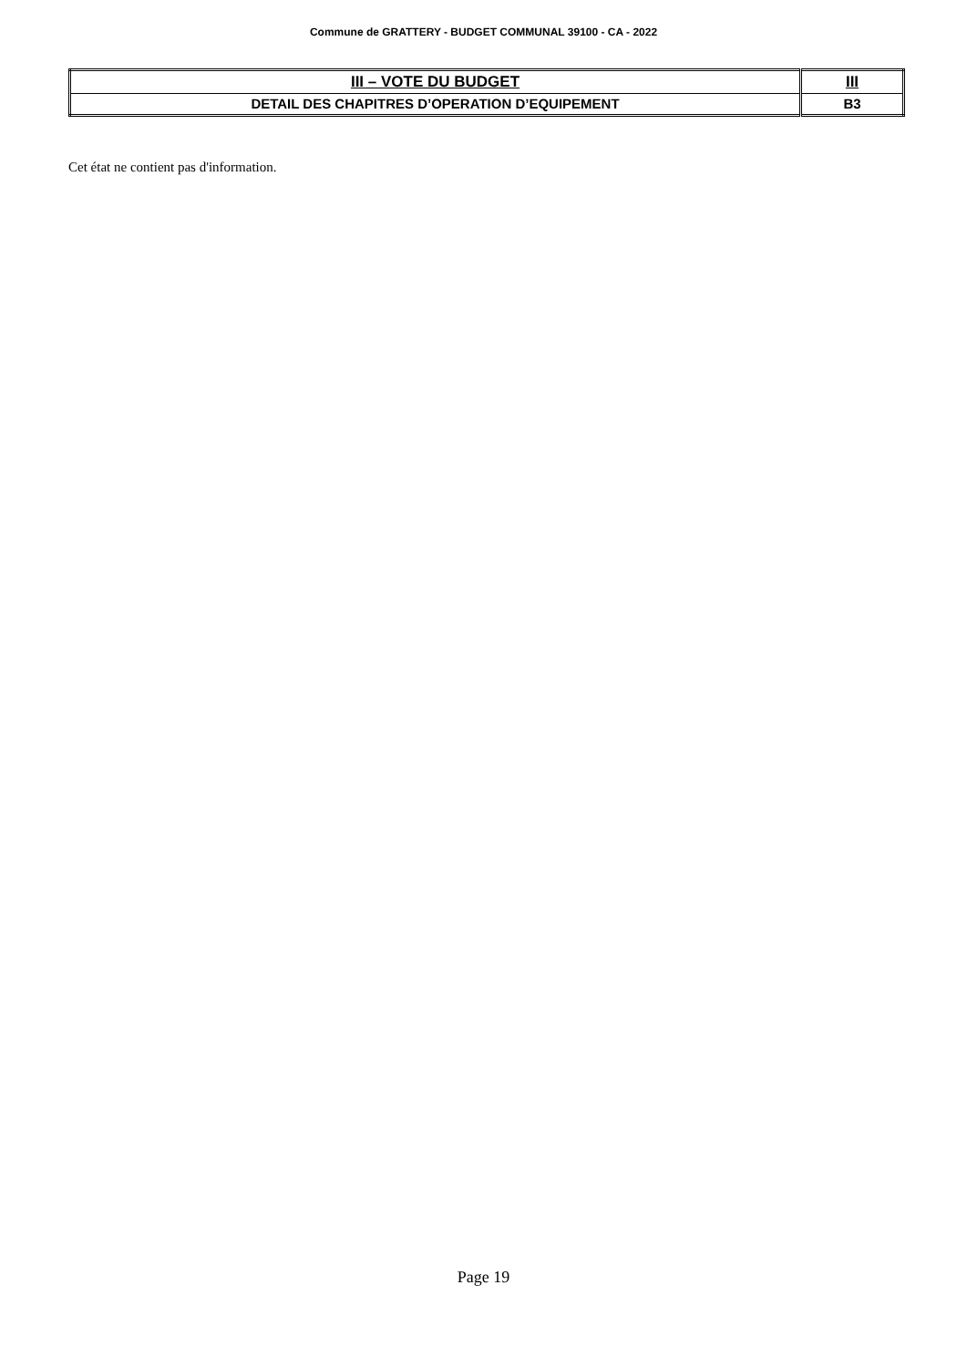Commune de GRATTERY - BUDGET COMMUNAL 39100 - CA - 2022
| III – VOTE DU BUDGET | III |
| DETAIL DES CHAPITRES D’OPERATION D’EQUIPEMENT | B3 |
Cet état ne contient pas d'information.
Page 19